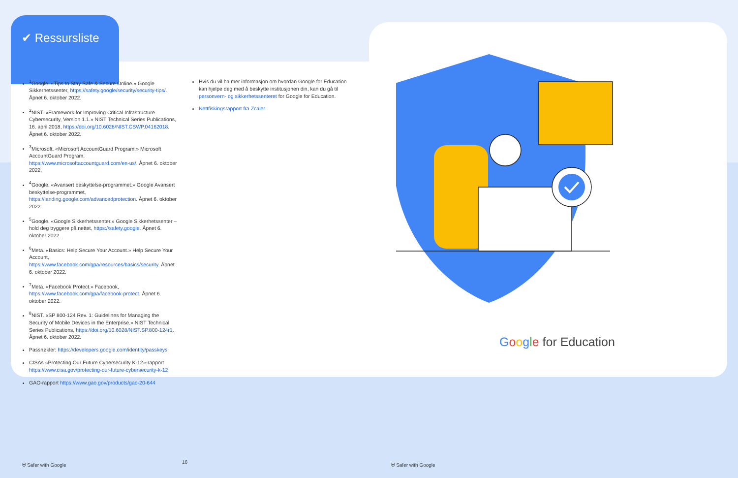✔ Ressursliste
<sup>1</sup> Google. «Tips to Stay Safe & Secure Online.» Google Sikkerhetssenter, https://safety.google/security/security-tips/. Åpnet 6. oktober 2022.
<sup>2</sup> NIST. «Framework for Improving Critical Infrastructure Cybersecurity, Version 1.1.» NIST Technical Series Publications, 16. april 2018, https://doi.org/10.6028/NIST.CSWP.04162018. Åpnet 6. oktober 2022.
<sup>3</sup> Microsoft. «Microsoft AccountGuard Program.» Microsoft AccountGuard Program, https://www.microsoftaccountguard.com/en-us/. Åpnet 6. oktober 2022.
<sup>4</sup> Google. «Avansert beskyttelse-programmet.» Google Avansert beskyttelse-programmet, https://landing.google.com/advancedprotection. Åpnet 6. oktober 2022.
<sup>5</sup> Google. «Google Sikkerhetssenter.» Google Sikkerhetssenter – hold deg tryggere på nettet, https://safety.google. Åpnet 6. oktober 2022.
<sup>6</sup> Meta. «Basics: Help Secure Your Account.» Help Secure Your Account, https://www.facebook.com/gpa/resources/basics/security. Åpnet 6. oktober 2022.
<sup>7</sup> Meta. «Facebook Protect.» Facebook, https://www.facebook.com/gpa/facebook-protect. Åpnet 6. oktober 2022.
<sup>8</sup>NIST. «SP 800-124 Rev. 1: Guidelines for Managing the Security of Mobile Devices in the Enterprise.» NIST Technical Series Publications, https://doi.org/10.6028/NIST.SP.800-124r1. Åpnet 6. oktober 2022.
Passnøkler: https://developers.google.com/identity/passkeys
CISAs «Protecting Our Future Cybersecurity K-12»-rapport https://www.cisa.gov/protecting-our-future-cybersecurity-k-12
GAO-rapport https://www.gao.gov/products/gao-20-644
Hvis du vil ha mer informasjon om hvordan Google for Education kan hjelpe deg med å beskytte institusjonen din, kan du gå til personvern- og sikkerhetssenteret for Google for Education.
Nettfiskingsrapport fra Zcaler
Google for Education
⛨ Safer with Google 16 ⛨ Safer with Google